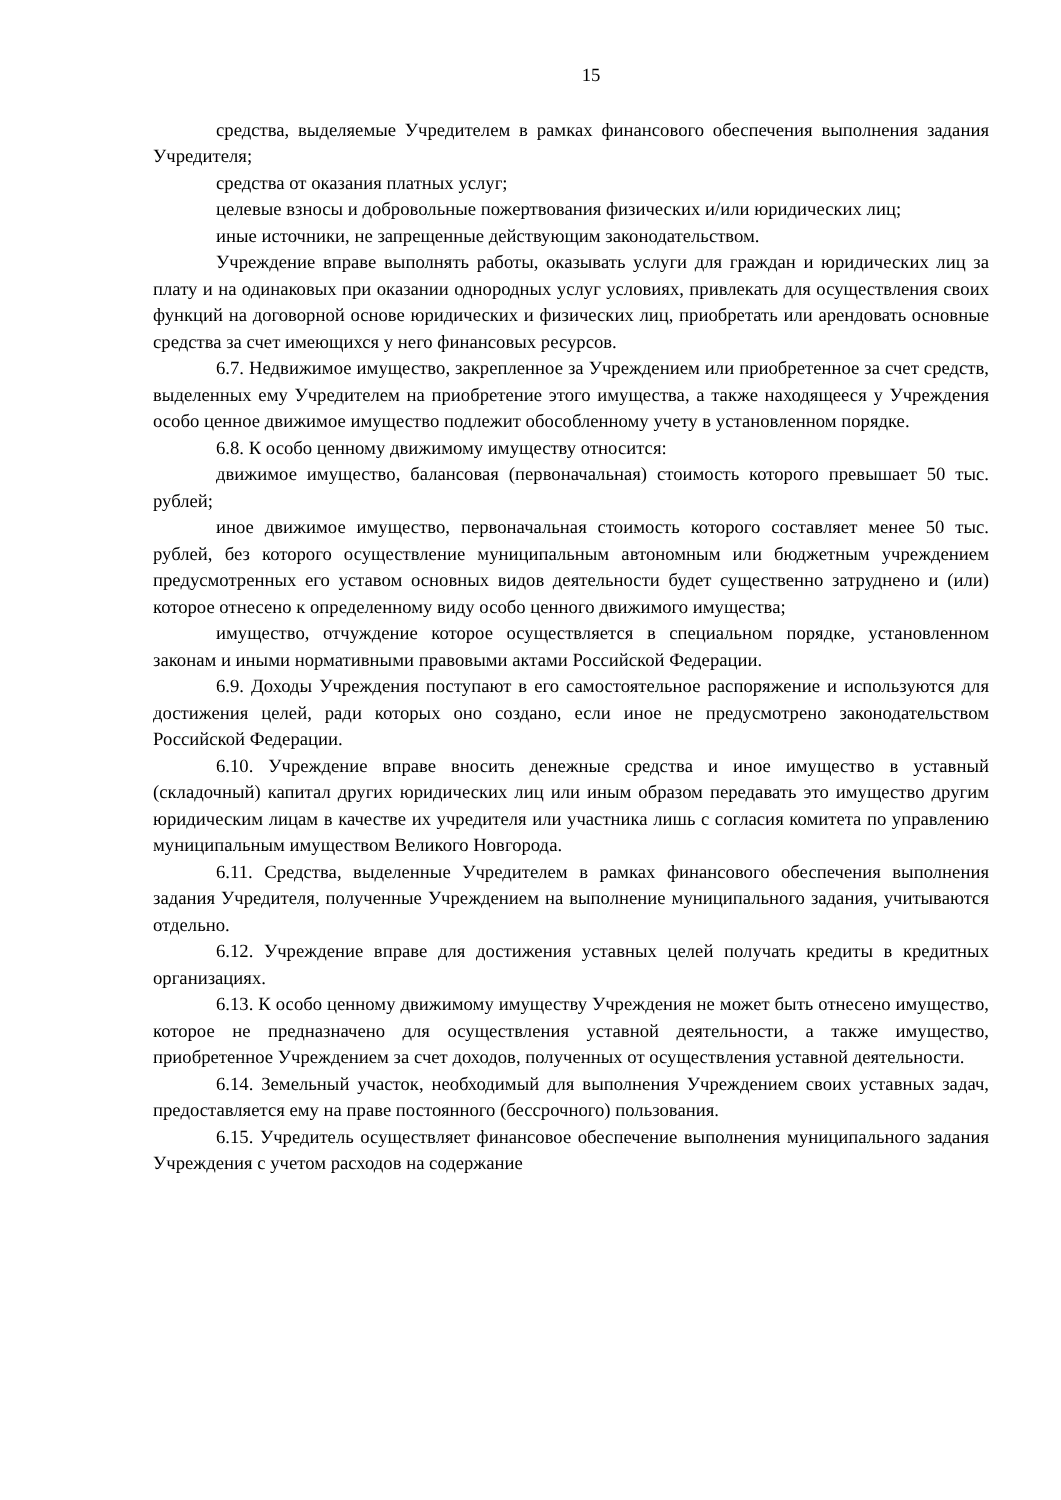15
средства, выделяемые Учредителем в рамках финансового обеспечения выполнения задания Учредителя;
средства от оказания платных услуг;
целевые взносы и добровольные пожертвования физических и/или юридических лиц;
иные источники, не запрещенные действующим законодательством.
Учреждение вправе выполнять работы, оказывать услуги для граждан и юридических лиц за плату и на одинаковых при оказании однородных услуг условиях, привлекать для осуществления своих функций на договорной основе юридических и физических лиц, приобретать или арендовать основные средства за счет имеющихся у него финансовых ресурсов.
6.7. Недвижимое имущество, закрепленное за Учреждением или приобретенное за счет средств, выделенных ему Учредителем на приобретение этого имущества, а также находящееся у Учреждения особо ценное движимое имущество подлежит обособленному учету в установленном порядке.
6.8. К особо ценному движимому имуществу относится:
движимое имущество, балансовая (первоначальная) стоимость которого превышает 50 тыс. рублей;
иное движимое имущество, первоначальная стоимость которого составляет менее 50 тыс. рублей, без которого осуществление муниципальным автономным или бюджетным учреждением предусмотренных его уставом основных видов деятельности будет существенно затруднено и (или) которое отнесено к определенному виду особо ценного движимого имущества;
имущество, отчуждение которое осуществляется в специальном порядке, установленном законам и иными нормативными правовыми актами Российской Федерации.
6.9. Доходы Учреждения поступают в его самостоятельное распоряжение и используются для достижения целей, ради которых оно создано, если иное не предусмотрено законодательством Российской Федерации.
6.10. Учреждение вправе вносить денежные средства и иное имущество в уставный (складочный) капитал других юридических лиц или иным образом передавать это имущество другим юридическим лицам в качестве их учредителя или участника лишь с согласия комитета по управлению муниципальным имуществом Великого Новгорода.
6.11. Средства, выделенные Учредителем в рамках финансового обеспечения выполнения задания Учредителя, полученные Учреждением на выполнение муниципального задания, учитываются отдельно.
6.12. Учреждение вправе для достижения уставных целей получать кредиты в кредитных организациях.
6.13. К особо ценному движимому имуществу Учреждения не может быть отнесено имущество, которое не предназначено для осуществления уставной деятельности, а также имущество, приобретенное Учреждением за счет доходов, полученных от осуществления уставной деятельности.
6.14. Земельный участок, необходимый для выполнения Учреждением своих уставных задач, предоставляется ему на праве постоянного (бессрочного) пользования.
6.15. Учредитель осуществляет финансовое обеспечение выполнения муниципального задания Учреждения с учетом расходов на содержание